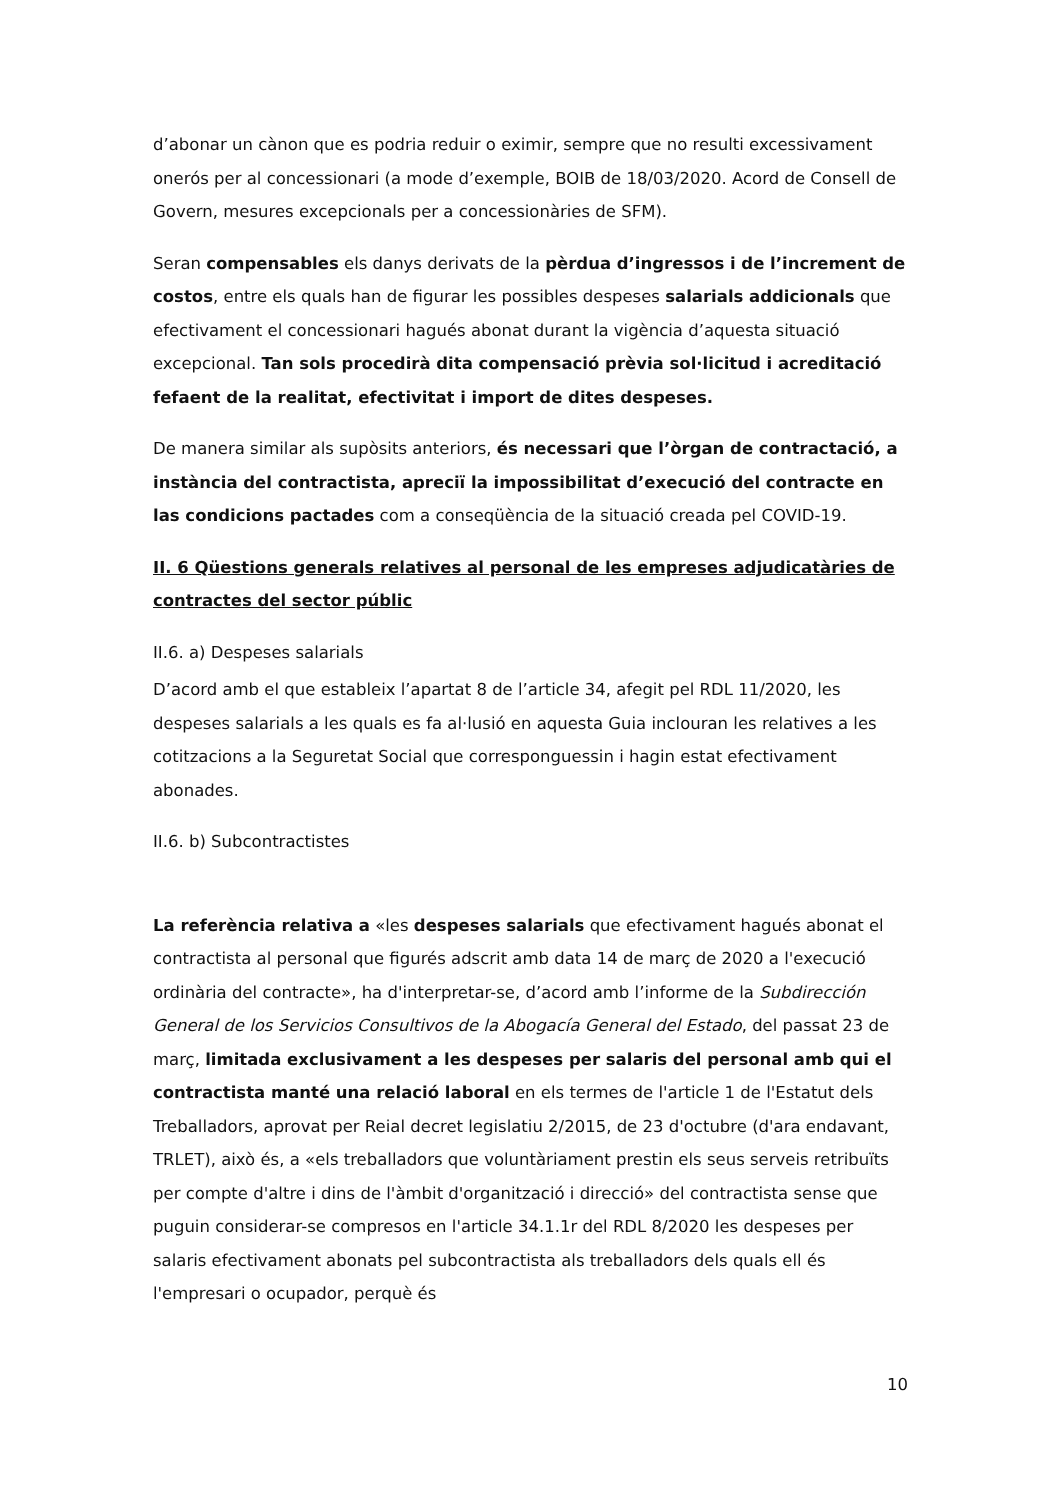d’abonar un cànon que es podria reduir o eximir, sempre que no resulti excessivament onerós per al concessionari (a mode d’exemple, BOIB de 18/03/2020. Acord de Consell de Govern, mesures excepcionals per a concessionàries de SFM).
Seran compensables els danys derivats de la pèrdua d’ingressos i de l’increment de costos, entre els quals han de figurar les possibles despeses salarials addicionals que efectivament el concessionari hagués abonat durant la vigència d’aquesta situació excepcional. Tan sols procedirà dita compensació prèvia sol·licitud i acreditació fefaent de la realitat, efectivitat i import de dites despeses.
De manera similar als supòsits anteriors, és necessari que l’òrgan de contractació, a instància del contractista, apreciï la impossibilitat d’execució del contracte en las condicions pactades com a conseqüència de la situació creada pel COVID-19.
II. 6 Qüestions generals relatives al personal de les empreses adjudicatàries de contractes del sector públic
II.6. a) Despeses salarials
D’acord amb el que estableix l’apartat 8 de l’article 34, afegit pel RDL 11/2020, les despeses salarials a les quals es fa al·lusió en aquesta Guia inclouran les relatives a les cotitzacions a la Seguretat Social que corresponguessin i hagin estat efectivament abonades.
II.6. b) Subcontractistes
La referència relativa a «les despeses salarials que efectivament hagués abonat el contractista al personal que figurés adscrit amb data 14 de març de 2020 a l'execució ordinària del contracte», ha d'interpretar-se, d’acord amb l’informe de la Subdirección General de los Servicios Consultivos de la Abogacía General del Estado, del passat 23 de març, limitada exclusivament a les despeses per salaris del personal amb qui el contractista manté una relació laboral en els termes de l'article 1 de l'Estatut dels Treballadors, aprovat per Reial decret legislatiu 2/2015, de 23 d'octubre (d'ara endavant, TRLET), això és, a «els treballadors que voluntàriament prestin els seus serveis retribuïts per compte d'altre i dins de l'àmbit d'organització i direcció» del contractista sense que puguin considerar-se compresos en l'article 34.1.1r del RDL 8/2020 les despeses per salaris efectivament abonats pel subcontractista als treballadors dels quals ell és l'empresari o ocupador, perquè és
10